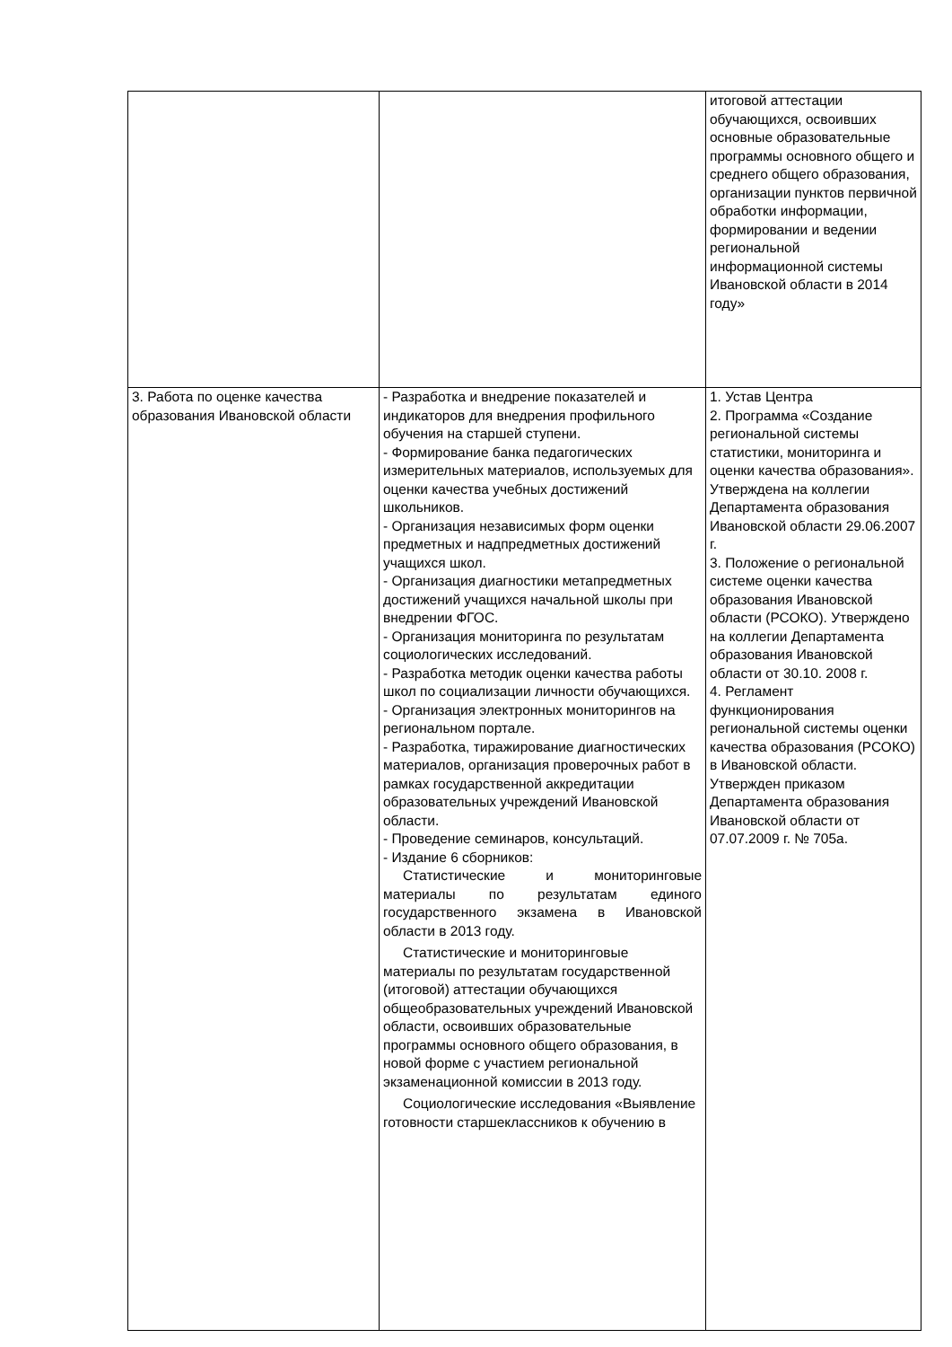| | | итоговой аттестации обучающихся, освоивших основные образовательные программы основного общего и среднего общего образования, организации пунктов первичной обработки информации, формировании и ведении региональной информационной системы Ивановской области в 2014 году» |
| 3. Работа по оценке качества образования Ивановской области | - Разработка и внедрение показателей и индикаторов для внедрения профильного обучения на старшей ступени. - Формирование банка педагогических измерительных материалов, используемых для оценки качества учебных достижений школьников. - Организация независимых форм оценки предметных и надпредметных достижений учащихся школ. - Организация диагностики метапредметных достижений учащихся начальной школы при внедрении ФГОС. - Организация мониторинга по результатам социологических исследований. - Разработка методик оценки качества работы школ по социализации личности обучающихся. - Организация электронных мониторингов на региональном портале. - Разработка, тиражирование диагностических материалов, организация проверочных работ в рамках государственной аккредитации образовательных учреждений Ивановской области. - Проведение семинаров, консультаций. - Издание 6 сборников: Статистические и мониторинговые материалы по результатам единого государственного экзамена в Ивановской области в 2013 году. Статистические и мониторинговые материалы по результатам государственной (итоговой) аттестации обучающихся общеобразовательных учреждений Ивановской области, освоивших образовательные программы основного общего образования, в новой форме с участием региональной экзаменационной комиссии в 2013 году. Социологические исследования «Выявление готовности старшеклассников к обучению в | 1. Устав Центра 2. Программа «Создание региональной системы статистики, мониторинга и оценки качества образования». Утверждена на коллегии Департамента образования Ивановской области 29.06.2007 г. 3. Положение о региональной системе оценки качества образования Ивановской области (РСОКО). Утверждено на коллегии Департамента образования Ивановской области от 30.10. 2008 г. 4. Регламент функционирования региональной системы оценки качества образования (РСОКО) в Ивановской области. Утвержден приказом Департамента образования Ивановской области от 07.07.2009 г. № 705а. |